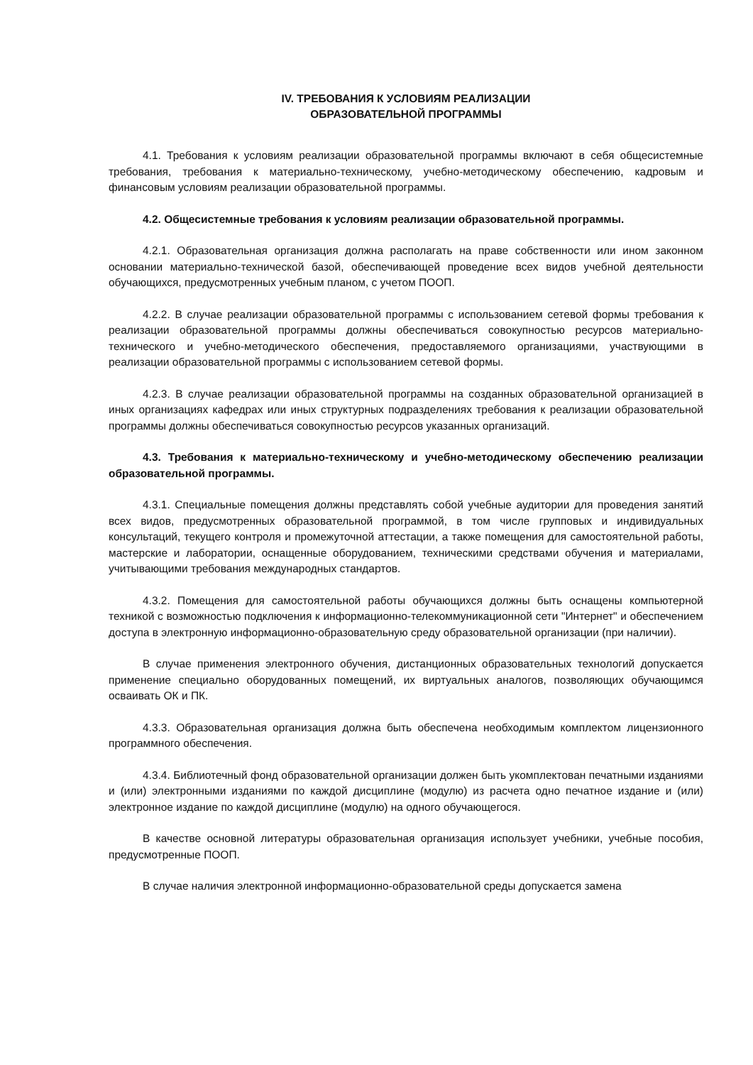IV. ТРЕБОВАНИЯ К УСЛОВИЯМ РЕАЛИЗАЦИИ
ОБРАЗОВАТЕЛЬНОЙ ПРОГРАММЫ
4.1. Требования к условиям реализации образовательной программы включают в себя общесистемные требования, требования к материально-техническому, учебно-методическому обеспечению, кадровым и финансовым условиям реализации образовательной программы.
4.2. Общесистемные требования к условиям реализации образовательной программы.
4.2.1. Образовательная организация должна располагать на праве собственности или ином законном основании материально-технической базой, обеспечивающей проведение всех видов учебной деятельности обучающихся, предусмотренных учебным планом, с учетом ПООП.
4.2.2. В случае реализации образовательной программы с использованием сетевой формы требования к реализации образовательной программы должны обеспечиваться совокупностью ресурсов материально-технического и учебно-методического обеспечения, предоставляемого организациями, участвующими в реализации образовательной программы с использованием сетевой формы.
4.2.3. В случае реализации образовательной программы на созданных образовательной организацией в иных организациях кафедрах или иных структурных подразделениях требования к реализации образовательной программы должны обеспечиваться совокупностью ресурсов указанных организаций.
4.3. Требования к материально-техническому и учебно-методическому обеспечению реализации образовательной программы.
4.3.1. Специальные помещения должны представлять собой учебные аудитории для проведения занятий всех видов, предусмотренных образовательной программой, в том числе групповых и индивидуальных консультаций, текущего контроля и промежуточной аттестации, а также помещения для самостоятельной работы, мастерские и лаборатории, оснащенные оборудованием, техническими средствами обучения и материалами, учитывающими требования международных стандартов.
4.3.2. Помещения для самостоятельной работы обучающихся должны быть оснащены компьютерной техникой с возможностью подключения к информационно-телекоммуникационной сети "Интернет" и обеспечением доступа в электронную информационно-образовательную среду образовательной организации (при наличии).
В случае применения электронного обучения, дистанционных образовательных технологий допускается применение специально оборудованных помещений, их виртуальных аналогов, позволяющих обучающимся осваивать ОК и ПК.
4.3.3. Образовательная организация должна быть обеспечена необходимым комплектом лицензионного программного обеспечения.
4.3.4. Библиотечный фонд образовательной организации должен быть укомплектован печатными изданиями и (или) электронными изданиями по каждой дисциплине (модулю) из расчета одно печатное издание и (или) электронное издание по каждой дисциплине (модулю) на одного обучающегося.
В качестве основной литературы образовательная организация использует учебники, учебные пособия, предусмотренные ПООП.
В случае наличия электронной информационно-образовательной среды допускается замена